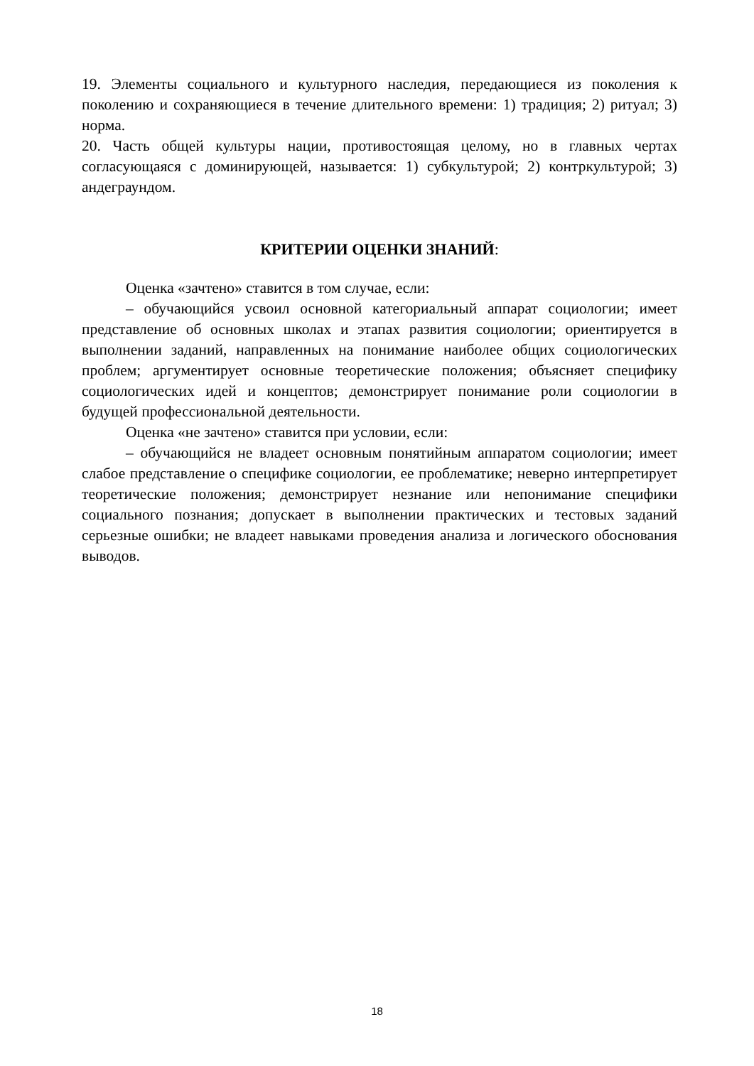19. Элементы социального и культурного наследия, передающиеся из поколения к поколению и сохраняющиеся в течение длительного времени: 1) традиция; 2) ритуал; 3) норма.
20. Часть общей культуры нации, противостоящая целому, но в главных чертах согласующаяся с доминирующей, называется: 1) субкультурой; 2) контркультурой; 3) андеграундом.
КРИТЕРИИ ОЦЕНКИ ЗНАНИЙ:
Оценка «зачтено» ставится в том случае, если:
– обучающийся усвоил основной категориальный аппарат социологии; имеет представление об основных школах и этапах развития социологии; ориентируется в выполнении заданий, направленных на понимание наиболее общих социологических проблем; аргументирует основные теоретические положения; объясняет специфику социологических идей и концептов; демонстрирует понимание роли социологии в будущей профессиональной деятельности.
Оценка «не зачтено» ставится при условии, если:
– обучающийся не владеет основным понятийным аппаратом социологии; имеет слабое представление о специфике социологии, ее проблематике; неверно интерпретирует теоретические положения; демонстрирует незнание или непонимание специфики социального познания; допускает в выполнении практических и тестовых заданий серьезные ошибки; не владеет навыками проведения анализа и логического обоснования выводов.
18